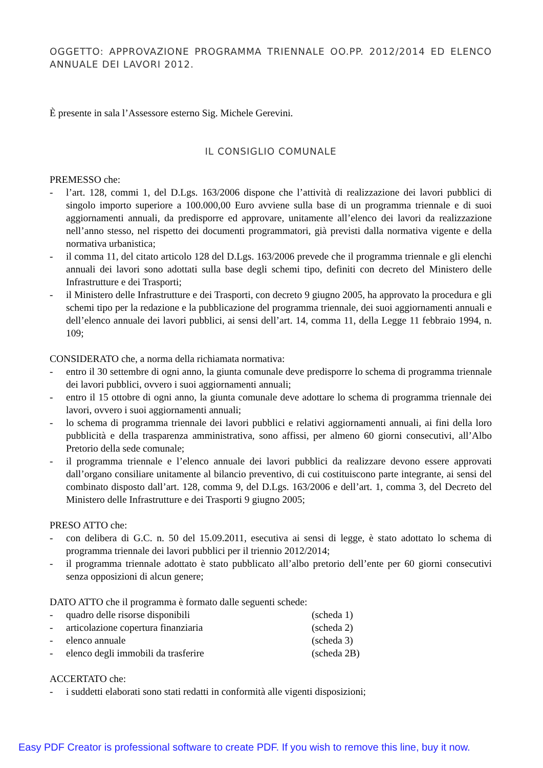OGGETTO: APPROVAZIONE PROGRAMMA TRIENNALE OO.PP. 2012/2014 ED ELENCO ANNUALE DEI LAVORI 2012.
È presente in sala l’Assessore esterno Sig. Michele Gerevini.
IL CONSIGLIO COMUNALE
PREMESSO che:
- l’art. 128, commi 1, del D.Lgs. 163/2006 dispone che l’attività di realizzazione dei lavori pubblici di singolo importo superiore a 100.000,00 Euro avviene sulla base di un programma triennale e di suoi aggiornamenti annuali, da predisporre ed approvare, unitamente all’elenco dei lavori da realizzazione nell’anno stesso, nel rispetto dei documenti programmatori, già previsti dalla normativa vigente e della normativa urbanistica;
- il comma 11, del citato articolo 128 del D.Lgs. 163/2006 prevede che il programma triennale e gli elenchi annuali dei lavori sono adottati sulla base degli schemi tipo, definiti con decreto del Ministero delle Infrastrutture e dei Trasporti;
- il Ministero delle Infrastrutture e dei Trasporti, con decreto 9 giugno 2005, ha approvato la procedura e gli schemi tipo per la redazione e la pubblicazione del programma triennale, dei suoi aggiornamenti annuali e dell’elenco annuale dei lavori pubblici, ai sensi dell’art. 14, comma 11, della Legge 11 febbraio 1994, n. 109;
CONSIDERATO che, a norma della richiamata normativa:
- entro il 30 settembre di ogni anno, la giunta comunale deve predisporre lo schema di programma triennale dei lavori pubblici, ovvero i suoi aggiornamenti annuali;
- entro il 15 ottobre di ogni anno, la giunta comunale deve adottare lo schema di programma triennale dei lavori, ovvero i suoi aggiornamenti annuali;
- lo schema di programma triennale dei lavori pubblici e relativi aggiornamenti annuali, ai fini della loro pubblicità e della trasparenza amministrativa, sono affissi, per almeno 60 giorni consecutivi, all’Albo Pretorio della sede comunale;
- il programma triennale e l’elenco annuale dei lavori pubblici da realizzare devono essere approvati dall’organo consiliare unitamente al bilancio preventivo, di cui costituiscono parte integrante, ai sensi del combinato disposto dall’art. 128, comma 9, del D.Lgs. 163/2006 e dell’art. 1, comma 3, del Decreto del Ministero delle Infrastrutture e dei Trasporti 9 giugno 2005;
PRESO ATTO che:
- con delibera di G.C. n. 50 del 15.09.2011, esecutiva ai sensi di legge, è stato adottato lo schema di programma triennale dei lavori pubblici per il triennio 2012/2014;
- il programma triennale adottato è stato pubblicato all’albo pretorio dell’ente per 60 giorni consecutivi senza opposizioni di alcun genere;
DATO ATTO che il programma è formato dalle seguenti schede:
- quadro delle risorse disponibili (scheda 1)
- articolazione copertura finanziaria (scheda 2)
- elenco annuale (scheda 3)
- elenco degli immobili da trasferire (scheda 2B)
ACCERTATO che:
- i suddetti elaborati sono stati redatti in conformità alle vigenti disposizioni;
Easy PDF Creator is professional software to create PDF. If you wish to remove this line, buy it now.